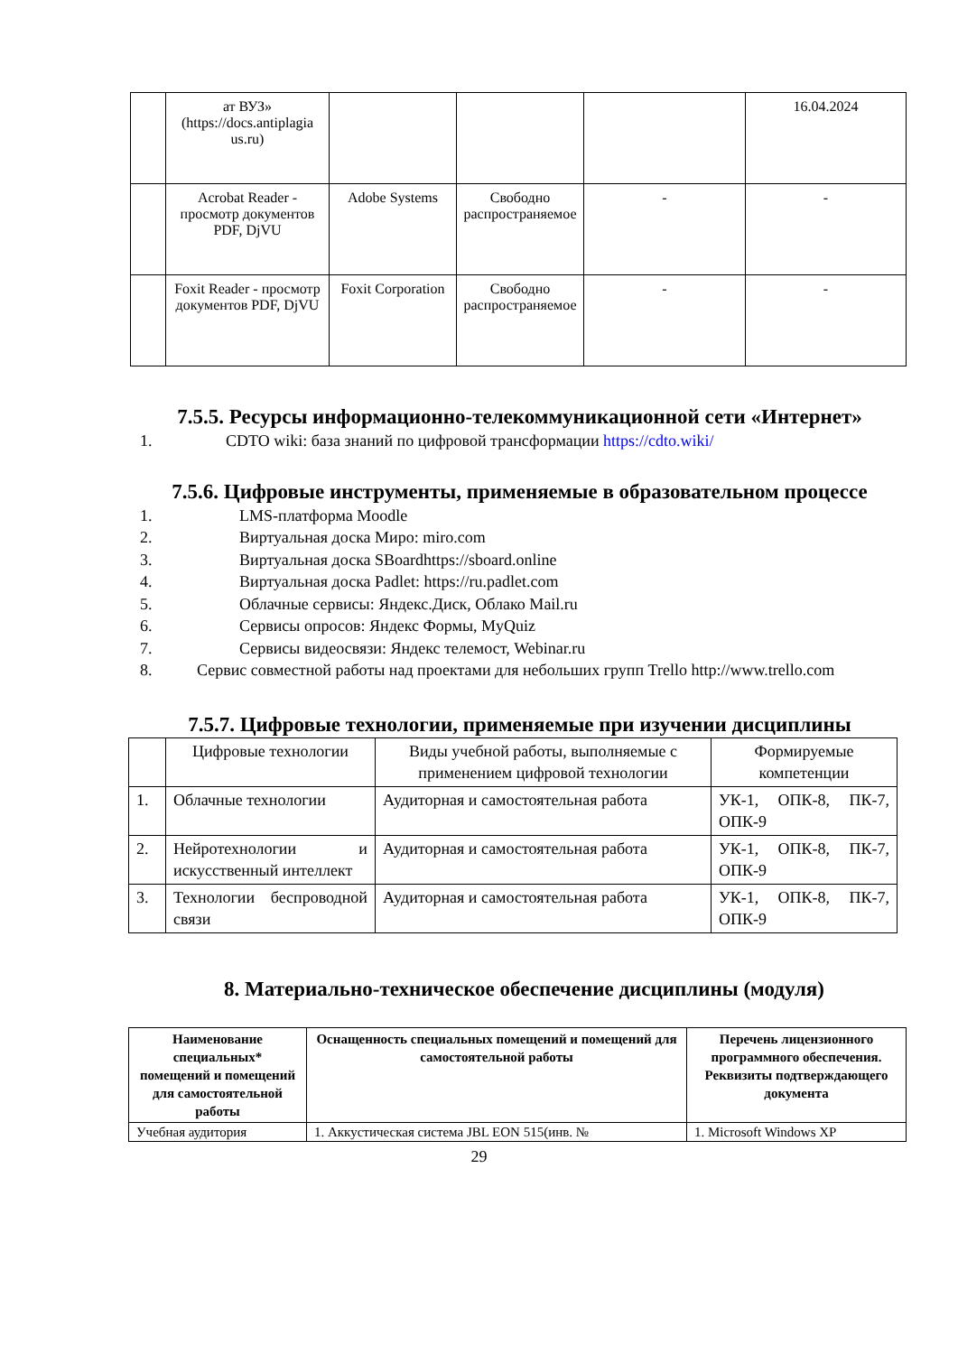| | ат ВУЗ» (https://docs.antiplagia us.ru) | | | | 16.04.2024 |
| | Acrobat Reader - просмотр документов PDF, DjVU | Adobe Systems | Свободно распространяемое | - | - |
| | Foxit Reader - просмотр документов PDF, DjVU | Foxit Corporation | Свободно распространяемое | - | - |
7.5.5. Ресурсы информационно-телекоммуникационной сети «Интернет»
1. CDTO wiki: база знаний по цифровой трансформации https://cdto.wiki/
7.5.6. Цифровые инструменты, применяемые в образовательном процессе
1. LMS-платформа Moodle
2. Виртуальная доска Миро: miro.com
3. Виртуальная доска SBoardhttps://sboard.online
4. Виртуальная доска Padlet: https://ru.padlet.com
5. Облачные сервисы: Яндекс.Диск, Облако Mail.ru
6. Сервисы опросов: Яндекс Формы, MyQuiz
7. Сервисы видеосвязи: Яндекс телемост, Webinar.ru
8. Сервис совместной работы над проектами для небольших групп Trello http://www.trello.com
7.5.7. Цифровые технологии, применяемые при изучении дисциплины
| | Цифровые технологии | Виды учебной работы, выполняемые с применением цифровой технологии | Формируемые компетенции |
| 1. | Облачные технологии | Аудиторная и самостоятельная работа | УК-1, ОПК-8, ПК-7, ОПК-9 |
| 2. | Нейротехнологии и искусственный интеллект | Аудиторная и самостоятельная работа | УК-1, ОПК-8, ПК-7, ОПК-9 |
| 3. | Технологии беспроводной связи | Аудиторная и самостоятельная работа | УК-1, ОПК-8, ПК-7, ОПК-9 |
8. Материально-техническое обеспечение дисциплины (модуля)
| Наименование специальных* помещений и помещений для самостоятельной работы | Оснащенность специальных помещений и помещений для самостоятельной работы | Перечень лицензионного программного обеспечения. Реквизиты подтверждающего документа |
| --- | --- | --- |
| Учебная аудитория | 1. Аккустическая система JBL EON 515(инв. № | 1. Microsoft Windows XP |
29